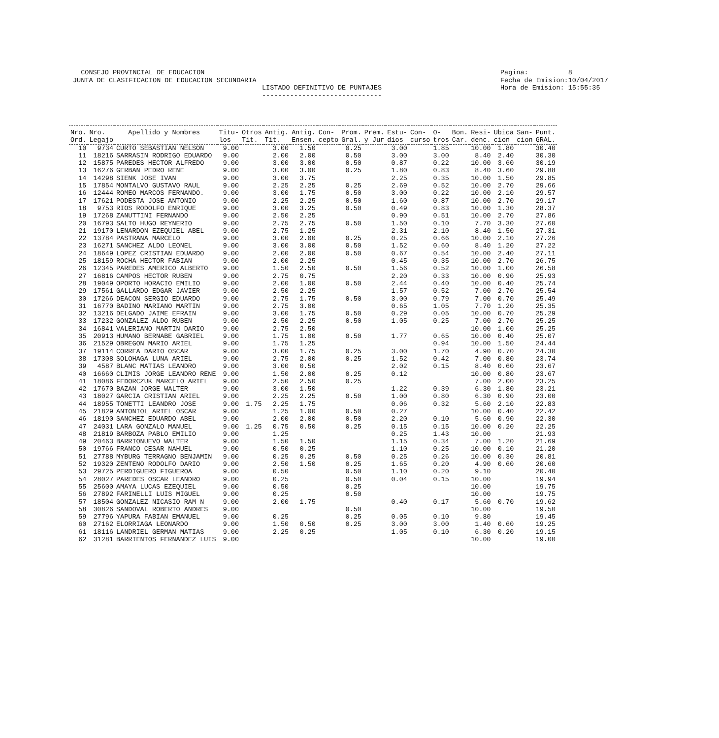CONSEJO PROVINCIAL DE EDUCACION JUNTA DE CLASIFICACION DE EDUCACION SECUNDARIA
LISTADO DEFINITIVO DE PUNTAJES ------------------------------
Pagina: 8 Fecha de Emision:10/04/2017 Hora de Emision: 15:55:35
| Nro. Ord. | Nro. Legajo | Apellido y Nombres | Titu- los | Otros Tit. | Antig. Tit. | Antig. Ensen. | Con- cepto | Prom. Gral. | Prem. y Jur | Estu- dios | Con- curso | O- tros | Bon. Car. | Resi- denc. | Ubica cion | San- cion | Punt. GRAL. |
| --- | --- | --- | --- | --- | --- | --- | --- | --- | --- | --- | --- | --- | --- | --- | --- | --- | --- |
| 10 | 9734 | CURTO SEBASTIAN NELSON | 9.00 | | 3.00 | 1.50 | | 0.25 | | 3.00 | | 1.85 | | 10.00 | 1.80 | | 30.40 |
| 11 | 18216 | SARRASIN RODRIGO EDUARDO | 9.00 | | 2.00 | 2.00 | | 0.50 | | 3.00 | | 3.00 | | 8.40 | 2.40 | | 30.30 |
| 12 | 15875 | PAREDES HECTOR ALFREDO | 9.00 | | 3.00 | 3.00 | | 0.50 | | 0.87 | | 0.22 | | 10.00 | 3.60 | | 30.19 |
| 13 | 16276 | GERBAN PEDRO RENE | 9.00 | | 3.00 | 3.00 | | 0.25 | | 1.80 | | 0.83 | | 8.40 | 3.60 | | 29.88 |
| 14 | 14298 | SIENK JOSE IVAN | 9.00 | | 3.00 | 3.75 | | | | 2.25 | | 0.35 | | 10.00 | 1.50 | | 29.85 |
| 15 | 17854 | MONTALVO GUSTAVO RAUL | 9.00 | | 2.25 | 2.25 | | 0.25 | | 2.69 | | 0.52 | | 10.00 | 2.70 | | 29.66 |
| 16 | 12444 | ROMEO MARCOS FERNANDO. | 9.00 | | 3.00 | 1.75 | | 0.50 | | 3.00 | | 0.22 | | 10.00 | 2.10 | | 29.57 |
| 17 | 17621 | PODESTA JOSE ANTONIO | 9.00 | | 2.25 | 2.25 | | 0.50 | | 1.60 | | 0.87 | | 10.00 | 2.70 | | 29.17 |
| 18 | 9753 | RIOS RODOLFO ENRIQUE | 9.00 | | 3.00 | 3.25 | | 0.50 | | 0.49 | | 0.83 | | 10.00 | 1.30 | | 28.37 |
| 19 | 17268 | ZANUTTINI FERNANDO | 9.00 | | 2.50 | 2.25 | | | | 0.90 | | 0.51 | | 10.00 | 2.70 | | 27.86 |
| 20 | 16793 | SALTO HUGO REYNERIO | 9.00 | | 2.75 | 2.75 | | 0.50 | | 1.50 | | 0.10 | | 7.70 | 3.30 | | 27.60 |
| 21 | 19170 | LENARDON EZEQUIEL ABEL | 9.00 | | 2.75 | 1.25 | | | | 2.31 | | 2.10 | | 8.40 | 1.50 | | 27.31 |
| 22 | 13784 | PASTRANA MARCELO | 9.00 | | 3.00 | 2.00 | | 0.25 | | 0.25 | | 0.66 | | 10.00 | 2.10 | | 27.26 |
| 23 | 16271 | SANCHEZ ALDO LEONEL | 9.00 | | 3.00 | 3.00 | | 0.50 | | 1.52 | | 0.60 | | 8.40 | 1.20 | | 27.22 |
| 24 | 18649 | LOPEZ CRISTIAN EDUARDO | 9.00 | | 2.00 | 2.00 | | 0.50 | | 0.67 | | 0.54 | | 10.00 | 2.40 | | 27.11 |
| 25 | 18159 | ROCHA HECTOR FABIAN | 9.00 | | 2.00 | 2.25 | | | | 0.45 | | 0.35 | | 10.00 | 2.70 | | 26.75 |
| 26 | 12345 | PAREDES AMERICO ALBERTO | 9.00 | | 1.50 | 2.50 | | 0.50 | | 1.56 | | 0.52 | | 10.00 | 1.00 | | 26.58 |
| 27 | 16816 | CAMPOS HECTOR RUBEN | 9.00 | | 2.75 | 0.75 | | | | 2.20 | | 0.33 | | 10.00 | 0.90 | | 25.93 |
| 28 | 19049 | OPORTO HORACIO EMILIO | 9.00 | | 2.00 | 1.00 | | 0.50 | | 2.44 | | 0.40 | | 10.00 | 0.40 | | 25.74 |
| 29 | 17561 | GALLARDO EDGAR JAVIER | 9.00 | | 2.50 | 2.25 | | | | 1.57 | | 0.52 | | 7.00 | 2.70 | | 25.54 |
| 30 | 17266 | DEACON SERGIO EDUARDO | 9.00 | | 2.75 | 1.75 | | 0.50 | | 3.00 | | 0.79 | | 7.00 | 0.70 | | 25.49 |
| 31 | 16770 | BADINO MARIANO MARTIN | 9.00 | | 2.75 | 3.00 | | | | 0.65 | | 1.05 | | 7.70 | 1.20 | | 25.35 |
| 32 | 13216 | DELGADO JAIME EFRAIN | 9.00 | | 3.00 | 1.75 | | 0.50 | | 0.29 | | 0.05 | | 10.00 | 0.70 | | 25.29 |
| 33 | 17232 | GONZALEZ ALDO RUBEN | 9.00 | | 2.50 | 2.25 | | 0.50 | | 1.05 | | 0.25 | | 7.00 | 2.70 | | 25.25 |
| 34 | 16841 | VALERIANO MARTIN DARIO | 9.00 | | 2.75 | 2.50 | | | | | | | | 10.00 | 1.00 | | 25.25 |
| 35 | 20913 | HUMANO BERNABE GABRIEL | 9.00 | | 1.75 | 1.00 | | 0.50 | | 1.77 | | 0.65 | | 10.00 | 0.40 | | 25.07 |
| 36 | 21529 | OBREGON MARIO ARIEL | 9.00 | | 1.75 | 1.25 | | | | | | 0.94 | | 10.00 | 1.50 | | 24.44 |
| 37 | 19114 | CORREA DARIO OSCAR | 9.00 | | 3.00 | 1.75 | | 0.25 | | 3.00 | | 1.70 | | 4.90 | 0.70 | | 24.30 |
| 38 | 17308 | SOLOHAGA LUNA ARIEL | 9.00 | | 2.75 | 2.00 | | 0.25 | | 1.52 | | 0.42 | | 7.00 | 0.80 | | 23.74 |
| 39 | 4587 | BLANC MATIAS LEANDRO | 9.00 | | 3.00 | 0.50 | | | | 2.02 | | 0.15 | | 8.40 | 0.60 | | 23.67 |
| 40 | 16660 | CLIMIS JORGE LEANDRO RENE | 9.00 | | 1.50 | 2.00 | | 0.25 | | 0.12 | | | | 10.00 | 0.80 | | 23.67 |
| 41 | 18086 | FEDORCZUK MARCELO ARIEL | 9.00 | | 2.50 | 2.50 | | 0.25 | | | | | | 7.00 | 2.00 | | 23.25 |
| 42 | 17670 | BAZAN JORGE WALTER | 9.00 | | 3.00 | 1.50 | | | | 1.22 | | 0.39 | | 6.30 | 1.80 | | 23.21 |
| 43 | 18027 | GARCIA CRISTIAN ARIEL | 9.00 | | 2.25 | 2.25 | | 0.50 | | 1.00 | | 0.80 | | 6.30 | 0.90 | | 23.00 |
| 44 | 18955 | TONETTI LEANDRO JOSE | 9.00 | 1.75 | 2.25 | 1.75 | | | | 0.06 | | 0.32 | | 5.60 | 2.10 | | 22.83 |
| 45 | 21829 | ANTONIOL ARIEL OSCAR | 9.00 | | 1.25 | 1.00 | | 0.50 | | 0.27 | | | | 10.00 | 0.40 | | 22.42 |
| 46 | 18190 | SANCHEZ EDUARDO ABEL | 9.00 | | 2.00 | 2.00 | | 0.50 | | 2.20 | | 0.10 | | 5.60 | 0.90 | | 22.30 |
| 47 | 24031 | LARA GONZALO MANUEL | 9.00 | 1.25 | 0.75 | 0.50 | | 0.25 | | 0.15 | | 0.15 | | 10.00 | 0.20 | | 22.25 |
| 48 | 21819 | BARBOZA PABLO EMILIO | 9.00 | | 1.25 | | | | | 0.25 | | 1.43 | | 10.00 | | | 21.93 |
| 49 | 20463 | BARRIONUEVO WALTER | 9.00 | | 1.50 | 1.50 | | | | 1.15 | | 0.34 | | 7.00 | 1.20 | | 21.69 |
| 50 | 19766 | FRANCO CESAR NAHUEL | 9.00 | | 0.50 | 0.25 | | | | 1.10 | | 0.25 | | 10.00 | 0.10 | | 21.20 |
| 51 | 27788 | MYBURG TERRAGNO BENJAMIN | 9.00 | | 0.25 | 0.25 | | 0.50 | | 0.25 | | 0.26 | | 10.00 | 0.30 | | 20.81 |
| 52 | 19320 | ZENTENO RODOLFO DARIO | 9.00 | | 2.50 | 1.50 | | 0.25 | | 1.65 | | 0.20 | | 4.90 | 0.60 | | 20.60 |
| 53 | 29725 | PERDIGUERO FIGUEROA | 9.00 | | 0.50 | | | 0.50 | | 1.10 | | 0.20 | | 9.10 | | | 20.40 |
| 54 | 28027 | PAREDES OSCAR LEANDRO | 9.00 | | 0.25 | | | 0.50 | | 0.04 | | 0.15 | | 10.00 | | | 19.94 |
| 55 | 25600 | AMAYA LUCAS EZEQUIEL | 9.00 | | 0.50 | | | 0.25 | | | | | | 10.00 | | | 19.75 |
| 56 | 27892 | FARINELLI LUIS MIGUEL | 9.00 | | 0.25 | | | 0.50 | | | | | | 10.00 | | | 19.75 |
| 57 | 18504 | GONZALEZ NICASIO RAM N | 9.00 | | 2.00 | 1.75 | | | | 0.40 | | 0.17 | | 5.60 | 0.70 | | 19.62 |
| 58 | 30826 | SANDOVAL ROBERTO ANDRES | 9.00 | | | | | 0.50 | | | | | | 10.00 | | | 19.50 |
| 59 | 27796 | YAPURA FABIAN EMANUEL | 9.00 | | 0.25 | | | 0.25 | | 0.05 | | 0.10 | | 9.80 | | | 19.45 |
| 60 | 27162 | ELORRIAGA LEONARDO | 9.00 | | 1.50 | 0.50 | | 0.25 | | 3.00 | | 3.00 | | 1.40 | 0.60 | | 19.25 |
| 61 | 18116 | LANDRIEL GERMAN MATIAS | 9.00 | | 2.25 | 0.25 | | | | 1.05 | | 0.10 | | 6.30 | 0.20 | | 19.15 |
| 62 | 31281 | BARRIENTOS FERNANDEZ LUIS | 9.00 | | | | | | | | | | | 10.00 | | | 19.00 |